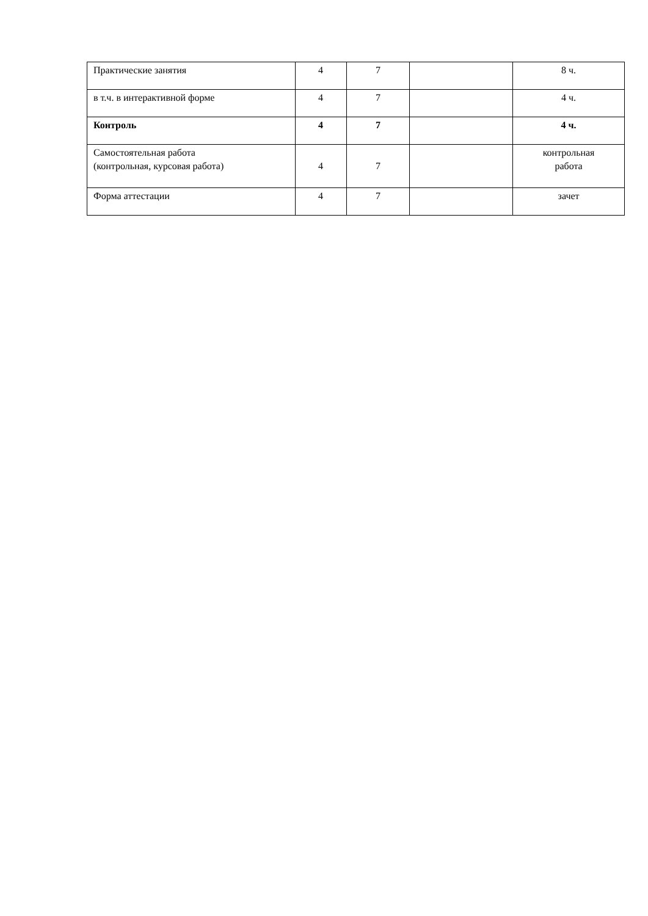| Практические занятия | 4 | 7 | | 8 ч. |
| в т.ч. в интерактивной форме | 4 | 7 | | 4 ч. |
| Контроль | 4 | 7 | | 4 ч. |
| Самостоятельная работа (контрольная, курсовая работа) | 4 | 7 | | контрольная работа |
| Форма аттестации | 4 | 7 | | зачет |